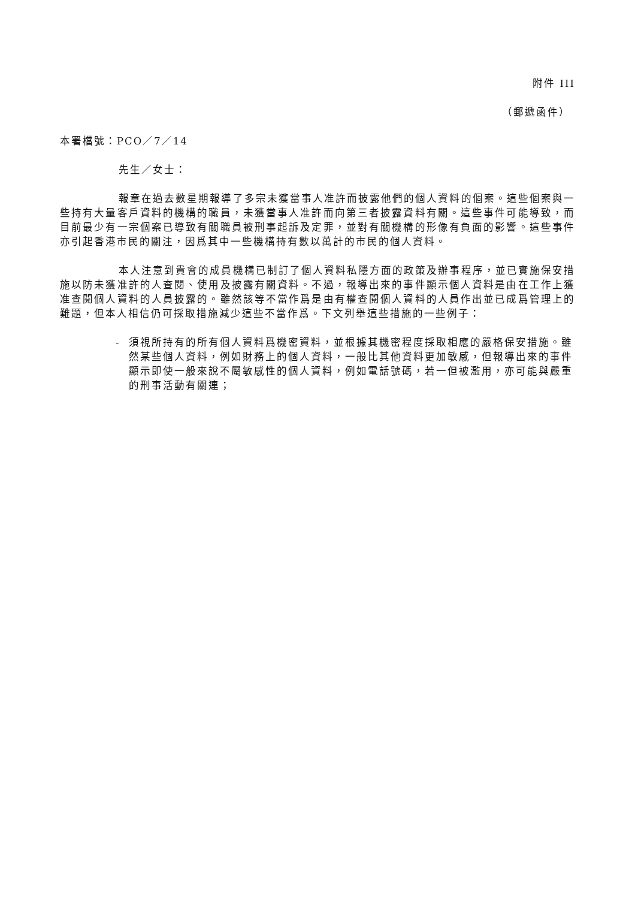附件 III
（郵遞函件）
本署檔號：PCO／7／14
先生／女士：
報章在過去數星期報導了多宗未獲當事人准許而披露他們的個人資料的個案。這些個案與一些持有大量客戶資料的機構的職員，未獲當事人准許而向第三者披露資料有關。這些事件可能導致，而目前最少有一宗個案已導致有關職員被刑事起訴及定罪，並對有關機構的形像有負面的影響。這些事件亦引起香港市民的關注，因爲其中一些機構持有數以萬計的市民的個人資料。
本人注意到貴會的成員機構已制訂了個人資料私隱方面的政策及辦事程序，並已實施保安措施以防未獲准許的人查閱、使用及披露有關資料。不過，報導出來的事件顯示個人資料是由在工作上獲准查閱個人資料的人員披露的。雖然該等不當作爲是由有權查閱個人資料的人員作出並已成爲管理上的難題，但本人相信仍可採取措施減少這些不當作爲。下文列舉這些措施的一些例子：
- 須視所持有的所有個人資料爲機密資料，並根據其機密程度採取相應的嚴格保安措施。雖然某些個人資料，例如財務上的個人資料，一般比其他資料更加敏感，但報導出來的事件顯示即使一般來說不屬敏感性的個人資料，例如電話號碼，若一但被濫用，亦可能與嚴重的刑事活動有關連；